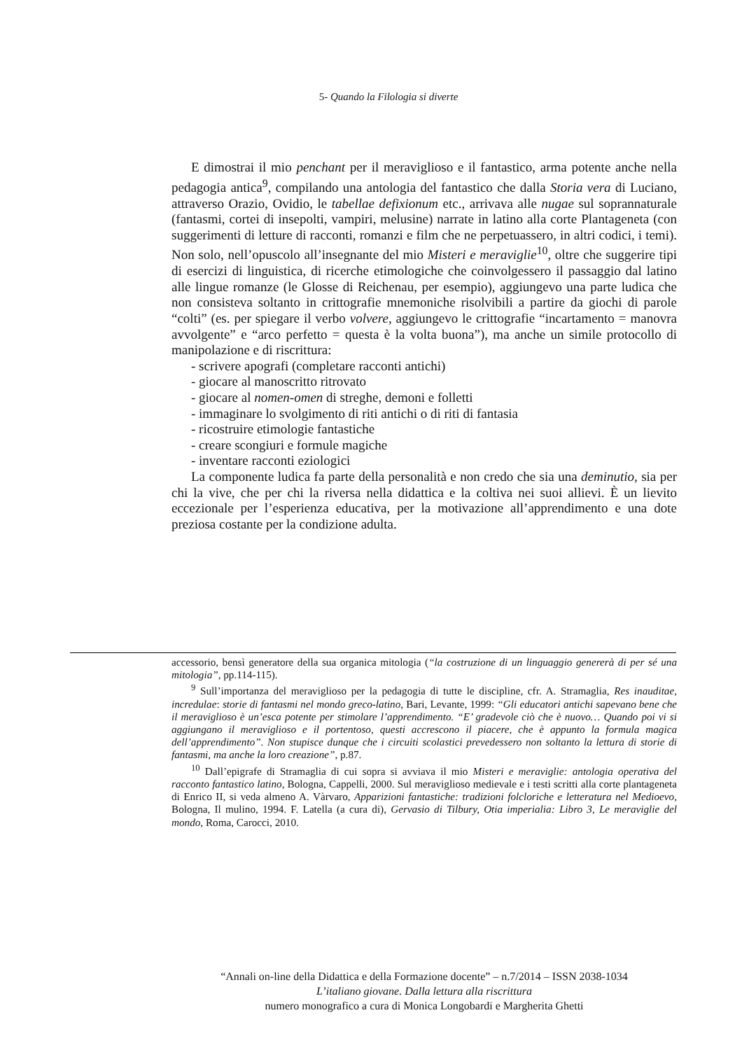5- Quando la Filologia si diverte
E dimostrai il mio penchant per il meraviglioso e il fantastico, arma potente anche nella pedagogia antica<sup>9</sup>, compilando una antologia del fantastico che dalla Storia vera di Luciano, attraverso Orazio, Ovidio, le tabellae defixionum etc., arrivava alle nugae sul soprannaturale (fantasmi, cortei di insepolti, vampiri, melusine) narrate in latino alla corte Plantageneta (con suggerimenti di letture di racconti, romanzi e film che ne perpetuassero, in altri codici, i temi). Non solo, nell’opuscolo all’insegnante del mio Misteri e meraviglie<sup>10</sup>, oltre che suggerire tipi di esercizi di linguistica, di ricerche etimologiche che coinvolgessero il passaggio dal latino alle lingue romanze (le Glosse di Reichenau, per esempio), aggiungevo una parte ludica che non consisteva soltanto in crittografie mnemoniche risolvibili a partire da giochi di parole “colti” (es. per spiegare il verbo volvere, aggiungevo le crittografie “incartamento = manovra avvolgente” e “arco perfetto = questa è la volta buona”), ma anche un simile protocollo di manipolazione e di riscrittura:
- scrivere apografi (completare racconti antichi)
- giocare al manoscritto ritrovato
- giocare al nomen-omen di streghe, demoni e folletti
- immaginare lo svolgimento di riti antichi o di riti di fantasia
- ricostruire etimologie fantastiche
- creare scongiuri e formule magiche
- inventare racconti eziologici
La componente ludica fa parte della personalità e non credo che sia una deminutio, sia per chi la vive, che per chi la riversa nella didattica e la coltiva nei suoi allievi. È un lievito eccezionale per l’esperienza educativa, per la motivazione all’apprendimento e una dote preziosa costante per la condizione adulta.
accessorio, bensì generatore della sua organica mitologia (“la costruzione di un linguaggio genererà di per sé una mitologia”, pp.114-115).
<sup>9</sup> Sull’importanza del meraviglioso per la pedagogia di tutte le discipline, cfr. A. Stramaglia, Res inauditae, incredulae: storie di fantasmi nel mondo greco-latino, Bari, Levante, 1999: “Gli educatori antichi sapevano bene che il meraviglioso è un’esca potente per stimolare l’apprendimento. “E’ gradevole ciò che è nuovo… Quando poi vi si aggiungano il meraviglioso e il portentoso, questi accrescono il piacere, che è appunto la formula magica dell’apprendimento”. Non stupisce dunque che i circuiti scolastici prevedessero non soltanto la lettura di storie di fantasmi, ma anche la loro creazione”, p.87.
<sup>10</sup> Dall’epigrafe di Stramaglia di cui sopra si avviava il mio Misteri e meraviglie: antologia operativa del racconto fantastico latino, Bologna, Cappelli, 2000. Sul meraviglioso medievale e i testi scritti alla corte plantageneta di Enrico II, si veda almeno A. Vàrvaro, Apparizioni fantastiche: tradizioni folcloriche e letteratura nel Medioevo, Bologna, Il mulino, 1994. F. Latella (a cura di), Gervasio di Tilbury, Otia imperialia: Libro 3, Le meraviglie del mondo, Roma, Carocci, 2010.
“Annali on-line della Didattica e della Formazione docente” – n.7/2014 – ISSN 2038-1034
L’italiano giovane. Dalla lettura alla riscrittura
numero monografico a cura di Monica Longobardi e Margherita Ghetti